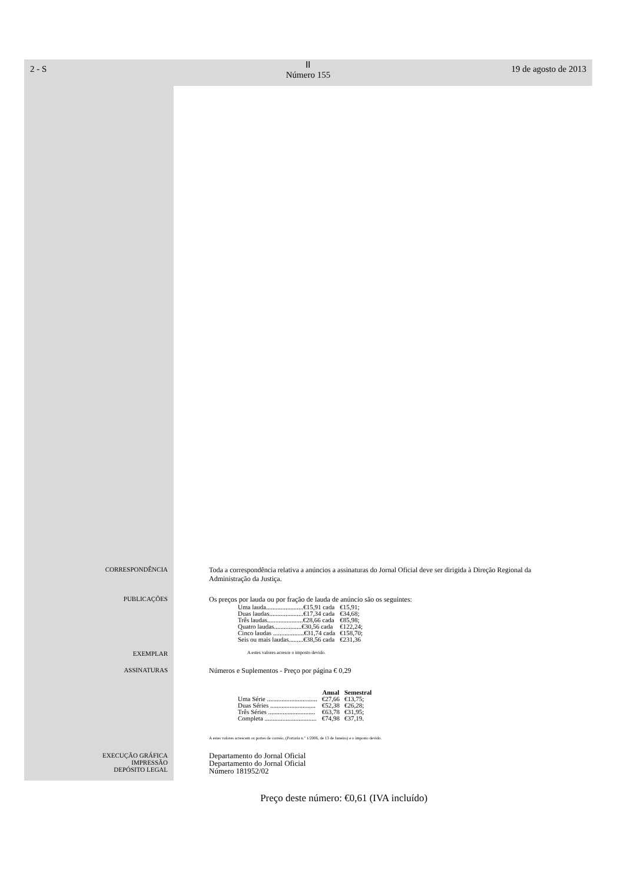2 - S
ⅠⅠ
Número 155
19 de agosto de 2013
CORRESPONDÊNCIA Toda a correspondência relativa a anúncios a assinaturas do Jornal Oficial deve ser dirigida à Direção Regional da Administração da Justiça.
PUBLICAÇÕES Os preços por lauda ou por fração de lauda de anúncio são os seguintes:
| Uma lauda.......................€15,91 cada | €15,91; |
| Duas laudas.....................€17,34 cada | €34,68; |
| Três laudas......................€28,66 cada | €85,98; |
| Quatro laudas.................€30,56 cada | €122,24; |
| Cinco laudas ...................€31,74 cada | €158,70; |
| Seis ou mais laudas.........€38,56 cada | €231,36 |
EXEMPLAR
A estes valores acresce o imposto devido.
ASSINATURAS Números e Suplementos - Preço por página € 0,29
| | Anual | Semestral |
| --- | --- | --- |
| Uma Série ............................... | €27,66 | €13,75; |
| Duas Séries ............................ | €52,38 | €26,28; |
| Três Séries ............................. | €63,78 | €31,95; |
| Completa ................................ | €74,98 | €37,19. |
A estes valores acrescem os portes de correio, (Portaria n.º 1/2006, de 13 de Janeiro) e o imposto devido.
EXECUÇÃO GRÁFICA
IMPRESSÃO
DEPÓSITO LEGAL
Departamento do Jornal Oficial
Departamento do Jornal Oficial
Número 181952/02
Preço deste número: €0,61 (IVA incluído)